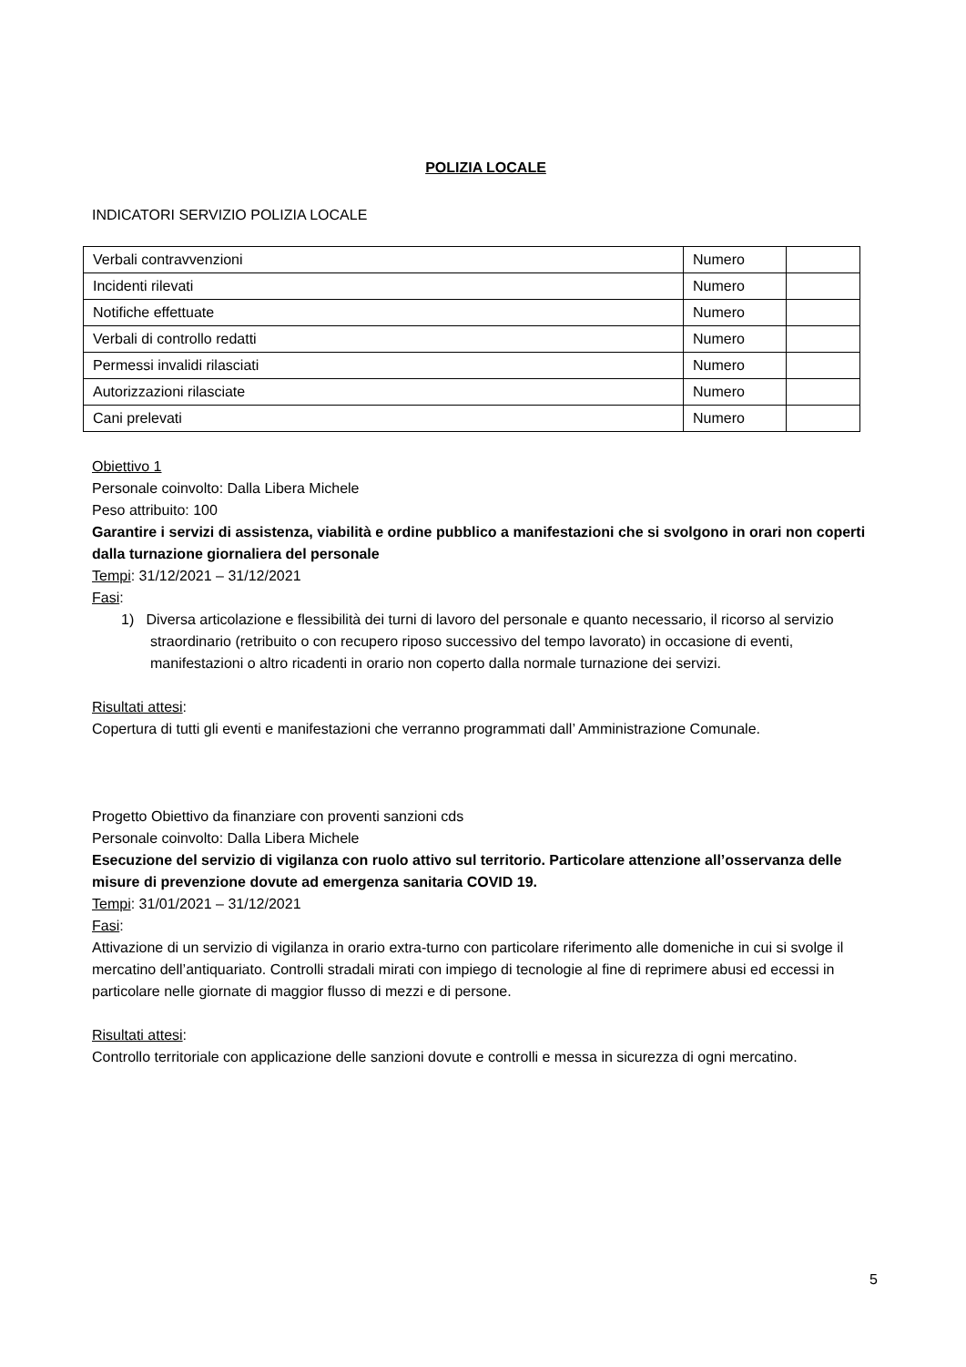POLIZIA LOCALE
INDICATORI SERVIZIO POLIZIA LOCALE
| Verbali contravvenzioni | Numero | |
| Incidenti rilevati | Numero | |
| Notifiche effettuate | Numero | |
| Verbali di controllo redatti | Numero | |
| Permessi invalidi rilasciati | Numero | |
| Autorizzazioni rilasciate | Numero | |
| Cani prelevati | Numero | |
Obiettivo 1
Personale coinvolto: Dalla Libera Michele
Peso attribuito: 100
Garantire i servizi di assistenza, viabilità e ordine pubblico a manifestazioni che si svolgono in orari non coperti dalla turnazione giornaliera del personale
Tempi: 31/12/2021 – 31/12/2021
Fasi:
1) Diversa articolazione e flessibilità dei turni di lavoro del personale e quanto necessario, il ricorso al servizio straordinario (retribuito o con recupero riposo successivo del tempo lavorato) in occasione di eventi, manifestazioni o altro ricadenti in orario non coperto dalla normale turnazione dei servizi.
Risultati attesi:
Copertura di tutti gli eventi e manifestazioni che verranno programmati dall’ Amministrazione Comunale.
Progetto Obiettivo da finanziare con proventi sanzioni cds
Personale coinvolto: Dalla Libera Michele
Esecuzione del servizio di vigilanza con ruolo attivo sul territorio. Particolare attenzione all’osservanza delle misure di prevenzione dovute ad emergenza sanitaria COVID 19.
Tempi: 31/01/2021 – 31/12/2021
Fasi:
Attivazione di un servizio di vigilanza in orario extra-turno con particolare riferimento alle domeniche in cui si svolge il mercatino dell’antiquariato. Controlli stradali mirati con impiego di tecnologie al fine di reprimere abusi ed eccessi in particolare nelle giornate di maggior flusso di mezzi e di persone.
Risultati attesi:
Controllo territoriale con applicazione delle sanzioni dovute e controlli e messa in sicurezza di ogni mercatino.
5